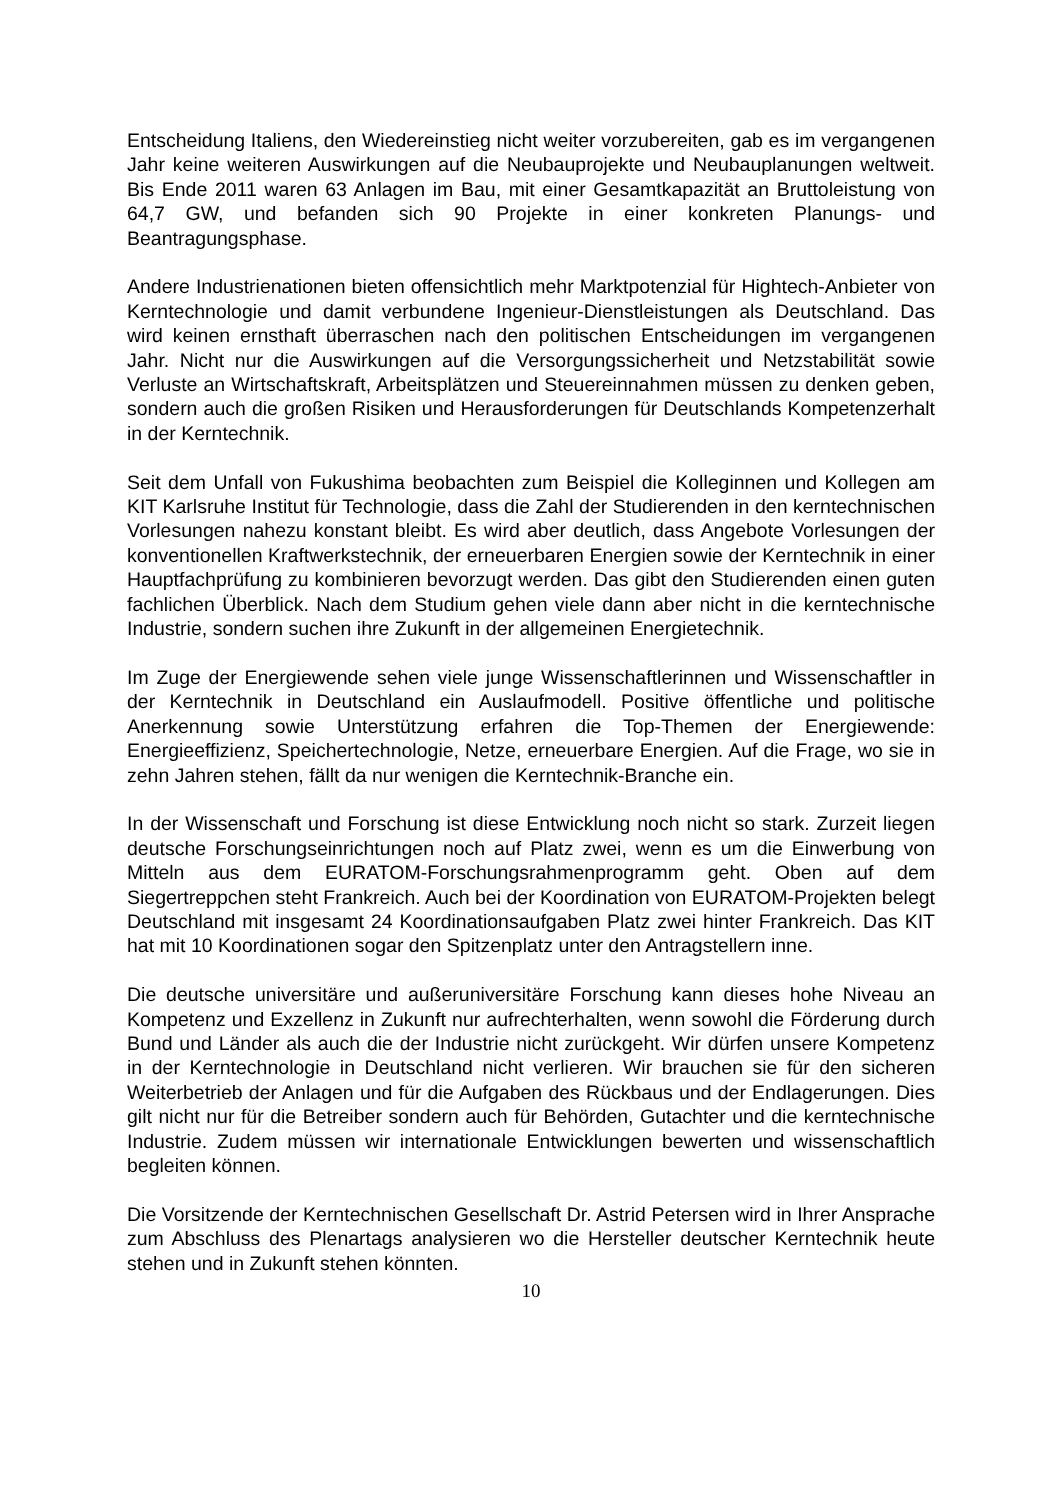Entscheidung Italiens, den Wiedereinstieg nicht weiter vorzubereiten, gab es im vergangenen Jahr keine weiteren Auswirkungen auf die Neubauprojekte und Neubauplanungen weltweit. Bis Ende 2011 waren 63 Anlagen im Bau, mit einer Gesamtkapazität an Bruttoleistung von 64,7 GW, und befanden sich 90 Projekte in einer konkreten Planungs- und Beantragungsphase.
Andere Industrienationen bieten offensichtlich mehr Marktpotenzial für Hightech-Anbieter von Kerntechnologie und damit verbundene Ingenieur-Dienstleistungen als Deutschland. Das wird keinen ernsthaft überraschen nach den politischen Entscheidungen im vergangenen Jahr. Nicht nur die Auswirkungen auf die Versorgungssicherheit und Netzstabilität sowie Verluste an Wirtschaftskraft, Arbeitsplätzen und Steuereinnahmen müssen zu denken geben, sondern auch die großen Risiken und Herausforderungen für Deutschlands Kompetenzerhalt in der Kerntechnik.
Seit dem Unfall von Fukushima beobachten zum Beispiel die Kolleginnen und Kollegen am KIT Karlsruhe Institut für Technologie, dass die Zahl der Studierenden in den kerntechnischen Vorlesungen nahezu konstant bleibt. Es wird aber deutlich, dass Angebote Vorlesungen der konventionellen Kraftwerkstechnik, der erneuerbaren Energien sowie der Kerntechnik in einer Hauptfachprüfung zu kombinieren bevorzugt werden. Das gibt den Studierenden einen guten fachlichen Überblick. Nach dem Studium gehen viele dann aber nicht in die kerntechnische Industrie, sondern suchen ihre Zukunft in der allgemeinen Energietechnik.
Im Zuge der Energiewende sehen viele junge Wissenschaftlerinnen und Wissenschaftler in der Kerntechnik in Deutschland ein Auslaufmodell. Positive öffentliche und politische Anerkennung sowie Unterstützung erfahren die Top-Themen der Energiewende: Energieeffizienz, Speichertechnologie, Netze, erneuerbare Energien. Auf die Frage, wo sie in zehn Jahren stehen, fällt da nur wenigen die Kerntechnik-Branche ein.
In der Wissenschaft und Forschung ist diese Entwicklung noch nicht so stark. Zurzeit liegen deutsche Forschungseinrichtungen noch auf Platz zwei, wenn es um die Einwerbung von Mitteln aus dem EURATOM-Forschungsrahmenprogramm geht. Oben auf dem Siegertreppchen steht Frankreich. Auch bei der Koordination von EURATOM-Projekten belegt Deutschland mit insgesamt 24 Koordinationsaufgaben Platz zwei hinter Frankreich. Das KIT hat mit 10 Koordinationen sogar den Spitzenplatz unter den Antragstellern inne.
Die deutsche universitäre und außeruniversitäre Forschung kann dieses hohe Niveau an Kompetenz und Exzellenz in Zukunft nur aufrechterhalten, wenn sowohl die Förderung durch Bund und Länder als auch die der Industrie nicht zurückgeht. Wir dürfen unsere Kompetenz in der Kerntechnologie in Deutschland nicht verlieren. Wir brauchen sie für den sicheren Weiterbetrieb der Anlagen und für die Aufgaben des Rückbaus und der Endlagerungen. Dies gilt nicht nur für die Betreiber sondern auch für Behörden, Gutachter und die kerntechnische Industrie. Zudem müssen wir internationale Entwicklungen bewerten und wissenschaftlich begleiten können.
Die Vorsitzende der Kerntechnischen Gesellschaft Dr. Astrid Petersen wird in Ihrer Ansprache zum Abschluss des Plenartags analysieren wo die Hersteller deutscher Kerntechnik heute stehen und in Zukunft stehen könnten.
10